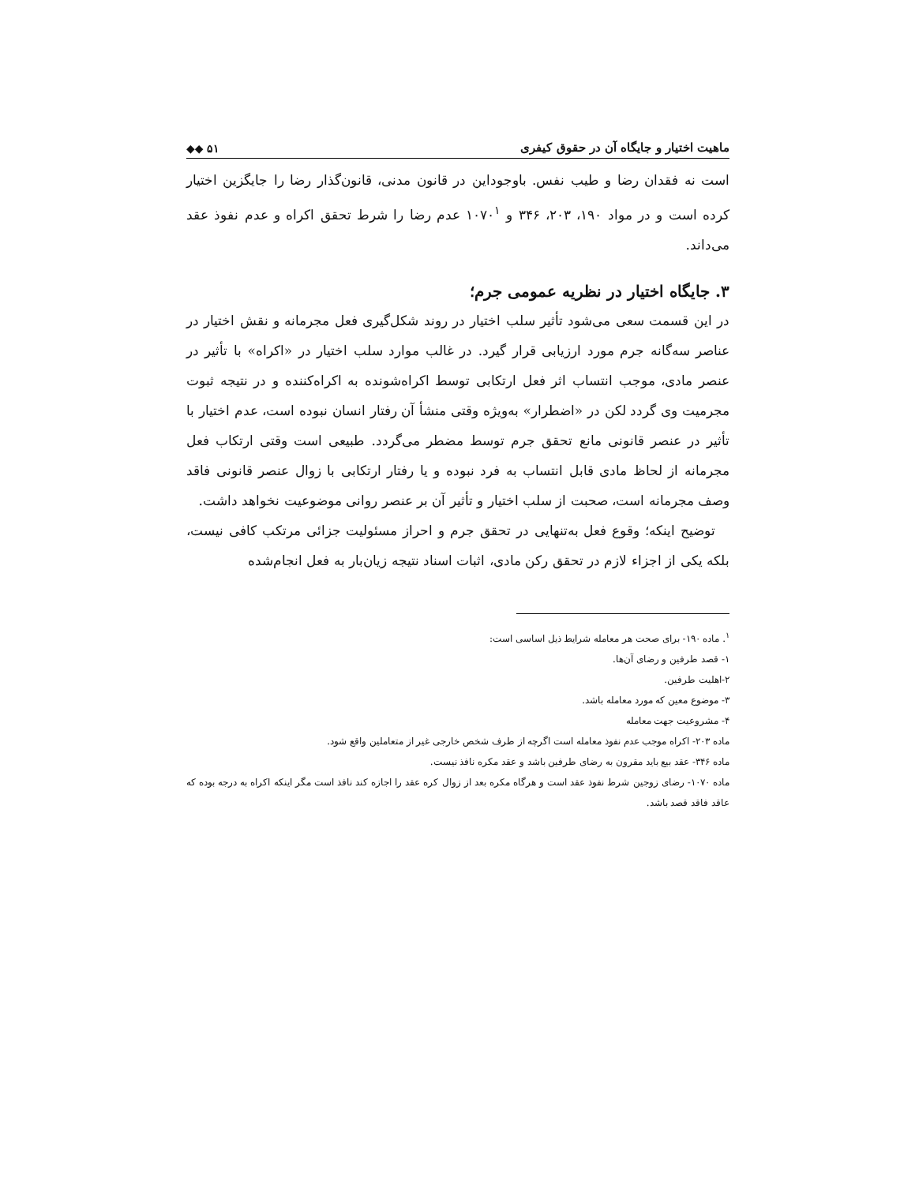ماهیت اختیار و جایگاه آن در حقوق کیفری ◆◆ ۵۱
است نه فقدان رضا و طیب نفس. باوجوداین در قانون مدنی، قانون‌گذار رضا را جایگزین اختیار کرده است و در مواد ۱۹۰، ۲۰۳، ۳۴۶ و ۱۰۷۰<sup>۱</sup> عدم رضا را شرط تحقق اکراه و عدم نفوذ عقد می‌داند.
۳. جایگاه اختیار در نظریه عمومی جرم؛
در این قسمت سعی می‌شود تأثیر سلب اختیار در روند شکل‌گیری فعل مجرمانه و نقش اختیار در عناصر سه‌گانه جرم مورد ارزیابی قرار گیرد. در غالب موارد سلب اختیار در «اکراه» با تأثیر در عنصر مادی، موجب انتساب اثر فعل ارتکابی توسط اکراه‌شونده به اکراه‌کننده و در نتیجه ثبوت مجرمیت وی گردد لکن در «اضطرار» به‌ویژه وقتی منشأ آن رفتار انسان نبوده است، عدم اختیار با تأثیر در عنصر قانونی مانع تحقق جرم توسط مضطر می‌گردد. طبیعی است وقتی ارتکاب فعل مجرمانه از لحاظ مادی قابل انتساب به فرد نبوده و یا رفتار ارتکابی با زوال عنصر قانونی فاقد وصف مجرمانه است، صحبت از سلب اختیار و تأثیر آن بر عنصر روانی موضوعیت نخواهد داشت.
توضیح اینکه؛ وقوع فعل به‌تنهایی در تحقق جرم و احراز مسئولیت جزائی مرتکب کافی نیست، بلکه یکی از اجزاء لازم در تحقق رکن مادی، اثبات اسناد نتیجه زیان‌بار به فعل انجام‌شده
<sup>۱</sup>. ماده ۱۹۰- برای صحت هر معامله شرایط ذیل اساسی است:
۱- قصد طرفین و رضای آن‌ها.
۲-اهلیت طرفین.
۳- موضوع معین که مورد معامله باشد.
۴- مشروعیت جهت معامله
ماده ۲۰۳- اکراه موجب عدم نفوذ معامله است اگرچه از طرف شخص خارجی غیر از متعاملین واقع شود.
ماده ۳۴۶- عقد بیع باید مقرون به رضای طرفین باشد و عقد مکره نافذ نیست.
ماده ۱۰۷۰- رضای زوجین شرط نفوذ عقد است و هرگاه مکره بعد از زوال کره عقد را اجازه کند نافذ است مگر اینکه اکراه به درجه بوده که عاقد فاقد قصد باشد.